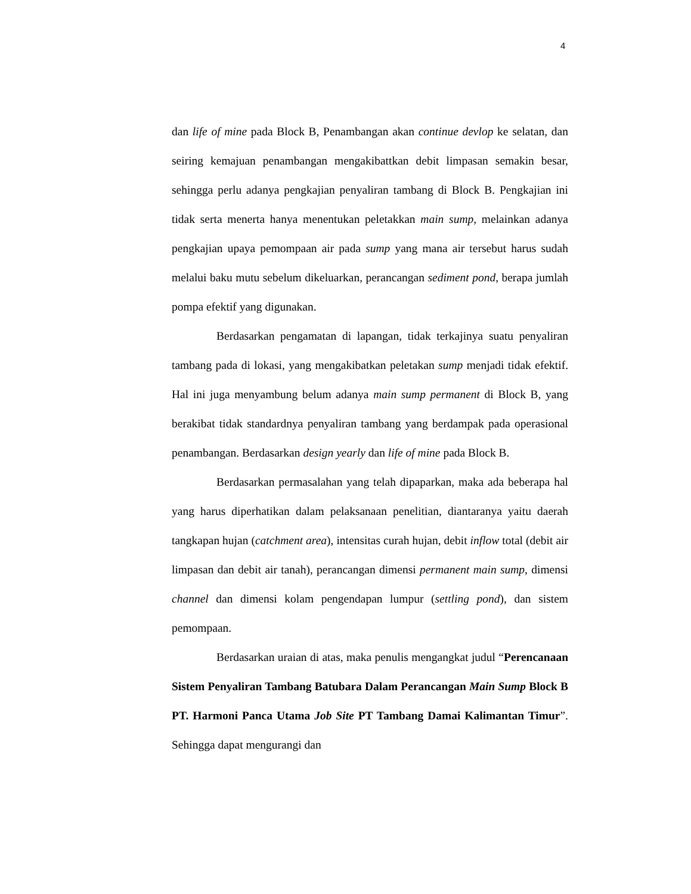4
dan life of mine pada Block B, Penambangan akan continue devlop ke selatan, dan seiring kemajuan penambangan mengakibattkan debit limpasan semakin besar, sehingga perlu adanya pengkajian penyaliran tambang di Block B. Pengkajian ini tidak serta menerta hanya menentukan peletakkan main sump, melainkan adanya pengkajian upaya pemompaan air pada sump yang mana air tersebut harus sudah melalui baku mutu sebelum dikeluarkan, perancangan sediment pond, berapa jumlah pompa efektif yang digunakan.
Berdasarkan pengamatan di lapangan, tidak terkajinya suatu penyaliran tambang pada di lokasi, yang mengakibatkan peletakan sump menjadi tidak efektif. Hal ini juga menyambung belum adanya main sump permanent di Block B, yang berakibat tidak standardnya penyaliran tambang yang berdampak pada operasional penambangan. Berdasarkan design yearly dan life of mine pada Block B.
Berdasarkan permasalahan yang telah dipaparkan, maka ada beberapa hal yang harus diperhatikan dalam pelaksanaan penelitian, diantaranya yaitu daerah tangkapan hujan (catchment area), intensitas curah hujan, debit inflow total (debit air limpasan dan debit air tanah), perancangan dimensi permanent main sump, dimensi channel dan dimensi kolam pengendapan lumpur (settling pond), dan sistem pemompaan.
Berdasarkan uraian di atas, maka penulis mengangkat judul “Perencanaan Sistem Penyaliran Tambang Batubara Dalam Perancangan Main Sump Block B PT. Harmoni Panca Utama Job Site PT Tambang Damai Kalimantan Timur”. Sehingga dapat mengurangi dan